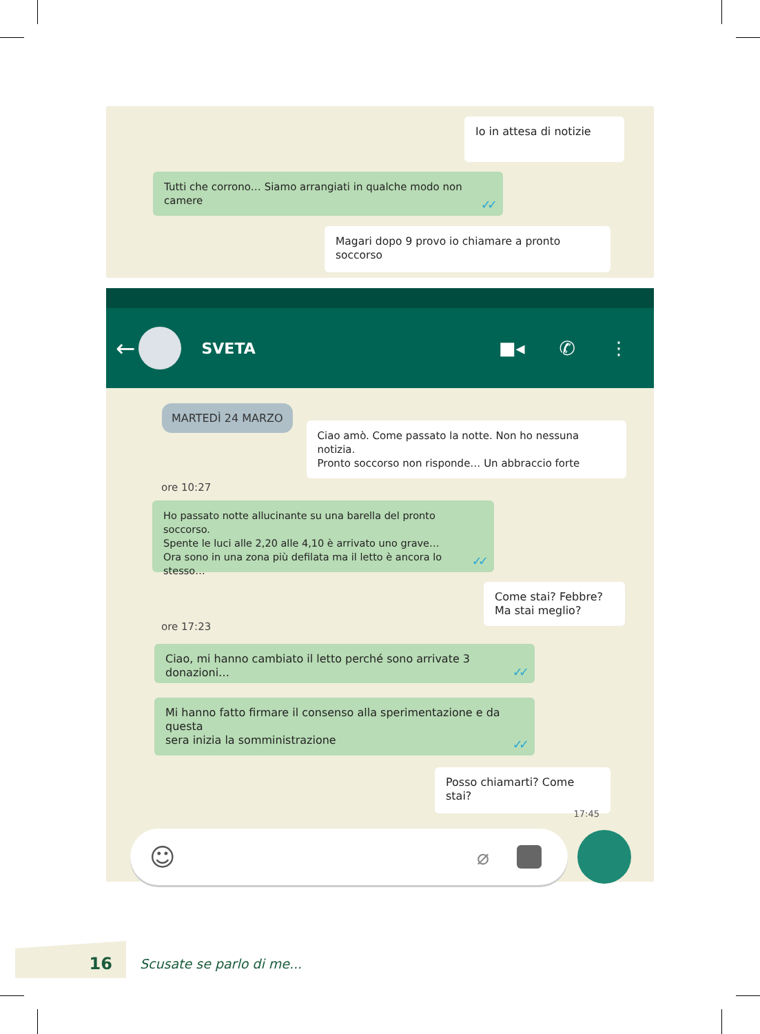Io in attesa di notizie
Tutti che corrono… Siamo arrangiati in qualche modo non camere
✓✓
Magari dopo 9 provo io chiamare a pronto soccorso
←
SVETA ■◂ ✆ ⋮
MARTEDÌ 24 MARZO
Ciao amò. Come passato la notte. Non ho nessuna notizia.
Pronto soccorso non risponde… Un abbraccio forte
ore 10:27
Ho passato notte allucinante su una barella del pronto soccorso.
Spente le luci alle 2,20 alle 4,10 è arrivato uno grave…
Ora sono in una zona più defilata ma il letto è ancora lo stesso…
✓✓
Come stai? Febbre?
Ma stai meglio?
ore 17:23
Ciao, mi hanno cambiato il letto perché sono arrivate 3 donazioni…
✓✓
Mi hanno fatto firmare il consenso alla sperimentazione e da questa
sera inizia la somministrazione
✓✓
Posso chiamarti? Come stai?
17:45
☺ ⌀
16 Scusate se parlo di me...